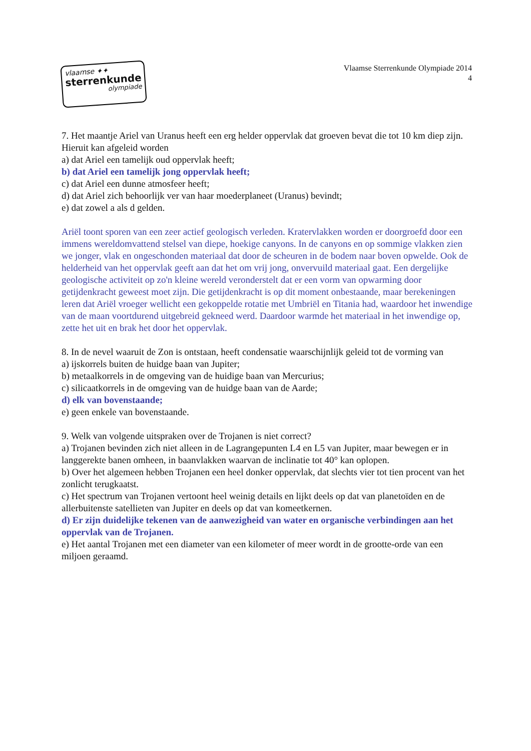vlaamse ✦✦
sterrenkunde
olympiade
Vlaamse Sterrenkunde Olympiade 2014
4
7. Het maantje Ariel van Uranus heeft een erg helder oppervlak dat groeven bevat die tot 10 km diep zijn. Hieruit kan afgeleid worden
a) dat Ariel een tamelijk oud oppervlak heeft;
b) dat Ariel een tamelijk jong oppervlak heeft;
c) dat Ariel een dunne atmosfeer heeft;
d) dat Ariel zich behoorlijk ver van haar moederplaneet (Uranus) bevindt;
e) dat zowel a als d gelden.
Ariël toont sporen van een zeer actief geologisch verleden. Kratervlakken worden er doorgroefd door een immens wereldomvattend stelsel van diepe, hoekige canyons. In de canyons en op sommige vlakken zien we jonger, vlak en ongeschonden materiaal dat door de scheuren in de bodem naar boven opwelde. Ook de helderheid van het oppervlak geeft aan dat het om vrij jong, onvervuild materiaal gaat. Een dergelijke geologische activiteit op zo'n kleine wereld veronderstelt dat er een vorm van opwarming door getijdenkracht geweest moet zijn. Die getijdenkracht is op dit moment onbestaande, maar berekeningen leren dat Ariël vroeger wellicht een gekoppelde rotatie met Umbriël en Titania had, waardoor het inwendige van de maan voortdurend uitgebreid gekneed werd. Daardoor warmde het materiaal in het inwendige op, zette het uit en brak het door het oppervlak.
8. In de nevel waaruit de Zon is ontstaan, heeft condensatie waarschijnlijk geleid tot de vorming van
a) ijskorrels buiten de huidge baan van Jupiter;
b) metaalkorrels in de omgeving van de huidige baan van Mercurius;
c) silicaatkorrels in de omgeving van de huidge baan van de Aarde;
d) elk van bovenstaande;
e) geen enkele van bovenstaande.
9. Welk van volgende uitspraken over de Trojanen is niet correct?
a) Trojanen bevinden zich niet alleen in de Lagrangepunten L4 en L5 van Jupiter, maar bewegen er in langgerekte banen omheen, in baanvlakken waarvan de inclinatie tot 40° kan oplopen.
b) Over het algemeen hebben Trojanen een heel donker oppervlak, dat slechts vier tot tien procent van het zonlicht terugkaatst.
c) Het spectrum van Trojanen vertoont heel weinig details en lijkt deels op dat van planetoïden en de allerbuitenste satellieten van Jupiter en deels op dat van komeetkernen.
d) Er zijn duidelijke tekenen van de aanwezigheid van water en organische verbindingen aan het oppervlak van de Trojanen.
e) Het aantal Trojanen met een diameter van een kilometer of meer wordt in de grootte-orde van een miljoen geraamd.